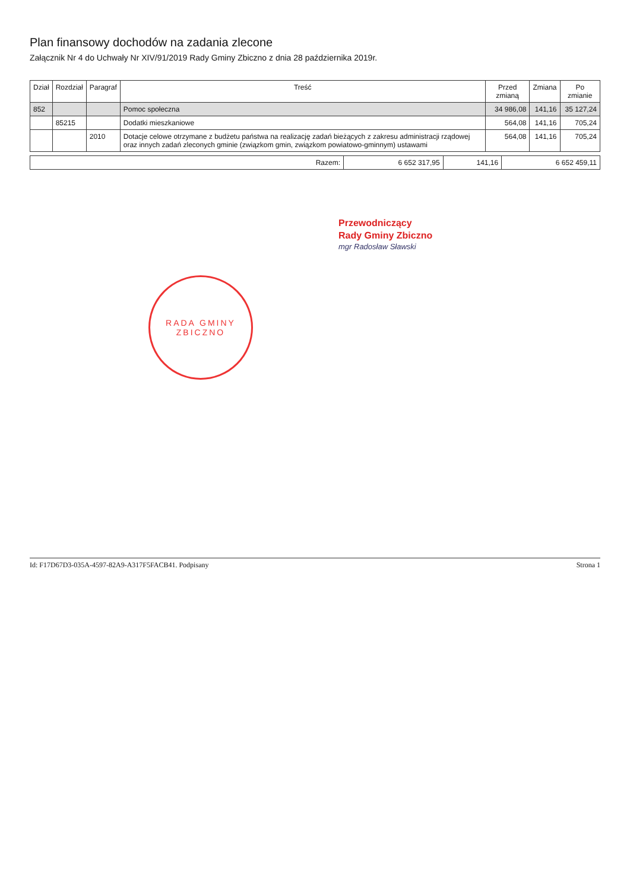Plan finansowy dochodów na zadania zlecone
Załącznik Nr 4 do Uchwały Nr XIV/91/2019 Rady Gminy Zbiczno z dnia 28 października 2019r.
| Dział | Rozdział | Paragraf | Treść | Przed zmianą | Zmiana | Po zmianie |
| --- | --- | --- | --- | --- | --- | --- |
| 852 | | | Pomoc społeczna | 34 986,08 | 141,16 | 35 127,24 |
| | 85215 | | Dodatki mieszkaniowe | 564,08 | 141,16 | 705,24 |
| | | 2010 | Dotacje celowe otrzymane z budżetu państwa na realizację zadań bieżących z zakresu administracji rządowej oraz innych zadań zleconych gminie (związkom gmin, związkom powiatowo-gminnym) ustawami | 564,08 | 141,16 | 705,24 |
| Razem: | 6 652 317,95 | 141,16 | 6 652 459,11 |
Przewodniczący
Rady Gminy Zbiczno
mgr Radosław Sławski
RADA GMINY ZBICZNO
Id: F17D67D3-035A-4597-82A9-A317F5FACB41. Podpisany Strona 1